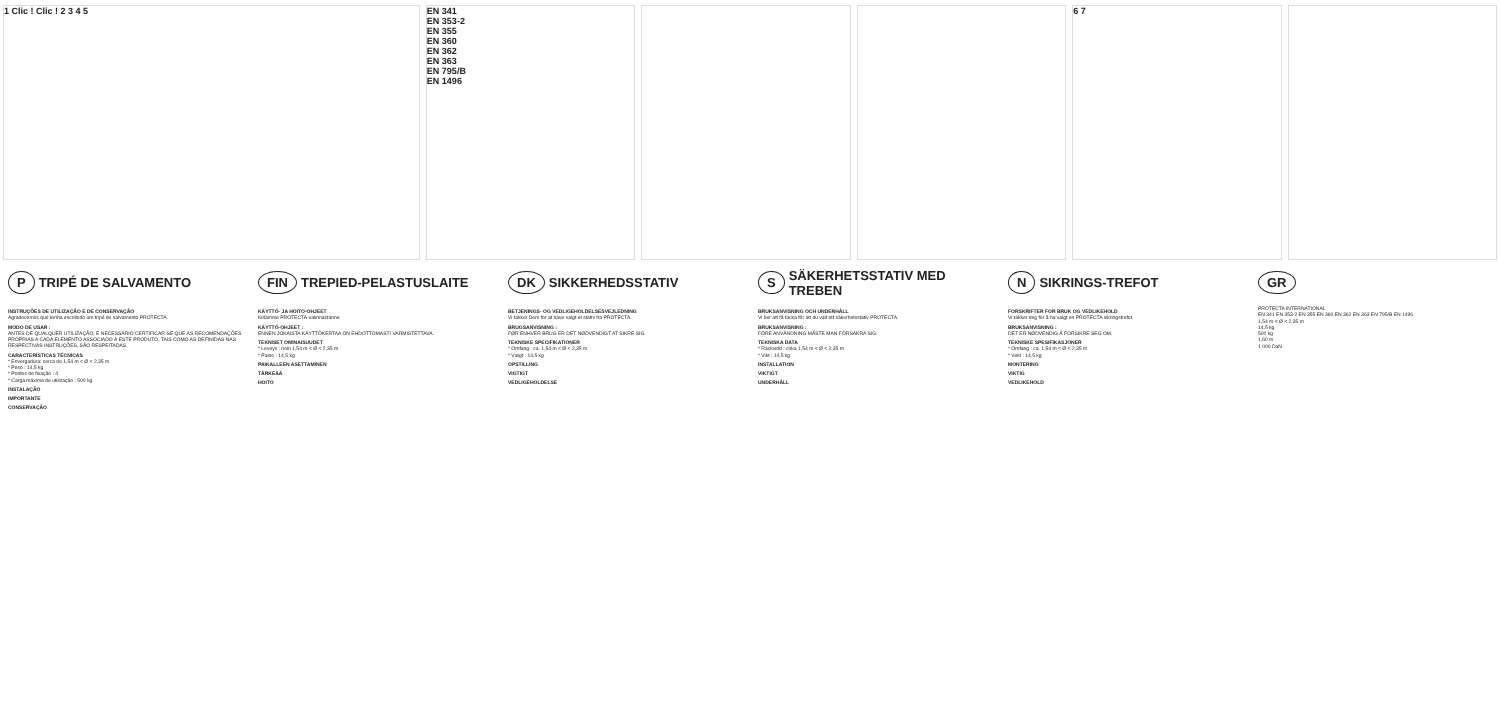1 Clic ! Clic ! 2 3 4 5 EN 341
EN 353-2
EN 355
EN 360
EN 362
EN 363
EN 795/B
EN 1496
6 7
P TRIPÉ DE SALVAMENTO
FIN TREPIED-PELASTUSLAITE
DK SIKKERHEDSSTATIV
S SÄKERHETSSTATIV MED TREBEN
N SIKRINGS-TREFOT
GR
INSTRUÇÕES DE UTILIZAÇÃO E DE CONSERVAÇÃO
Agradecemos que tenha escolhido um tripé de salvamento PROTECTA.
MODO DE USAR :
ANTES DE QUALQUER UTILIZAÇÃO, É NECESSÁRIO CERTIFICAR-SE QUE AS RECOMENDAÇÕES PRÓPRIAS A CADA ELEMENTO ASSOCIADO À ESTE PRODUTO, TAIS COMO AS DEFINIDAS NAS RESPECTIVAS INSTRUÇÕES, SÃO RESPEITADAS.
CARACTERÍSTICAS TÉCNICAS
* Envergadura: cerca de 1,54 m < Ø < 2,35 m
* Peso : 14,5 kg
* Pontos de fixação : 4
* Carga máxima de utilização : 500 kg
INSTALAÇÃO
IMPORTANTE
CONSERVAÇÃO
KÄYTTÖ- JA HOITO-OHJEET
Kiitämme PROTECTA-valinnastanne.
KÄYTTÖ-OHJEET :
ENNEN JOKAISTA KÄYTTÖKERTAA ON EHDOTTOMASTI VARMISTETTAVA.
TEKNISET OMINAISUUDET
* Leveys : noin 1,54 m < Ø < 2,35 m
* Paino : 14,5 kg
PAIKALLEEN ASETTAMINEN
TÄRKEÄÄ
HOITO
BETJENINGS- OG VEDLIGEHOLDELSESVEJLEDNING
Vi takker Dem for at have valgt et stativ fra PROTECTA.
BRUGSANVISNING :
FØR ENHVER BRUG ER DET NØDVENDIGT AT SIKRE SIG.
TEKNISKE SPECIFIKATIONER
* Omfang : ca. 1,54 m < Ø < 2,35 m
* Vægt : 14,5 kg
OPSTILLING
VIGTIGT
VEDLIGEHOLDELSE
BRUKSANVISNING OCH UNDERHÅLL
Vi ber att få tacka för att du valt ett säkerhetsstativ PROTECTA.
BRUKSANVISNING :
FÖRE ANVÄNDNING MÅSTE MAN FÖRSÄKRA SIG.
TEKNISKA DATA
* Räckvidd : cirka 1,54 m < Ø < 2,35 m
* Vikt : 14,5 kg
INSTALLATION
VIKTIGT
UNDERHÅLL
FORSKRIFTER FOR BRUK OG VEDLIKEHOLD
Vi takker deg for å ha valgt en PROTECTA sikringstrefot.
BRUKSANVISNING :
DET ER NØDVENDIG Å FORSIKRE SEG OM.
TEKNISKE SPESIFIKASJONER
* Omfang : ca. 1,54 m < Ø < 2,35 m
* Vekt : 14,5 kg
MONTERING
VIKTIG
VEDLIKEHOLD
PROTECTA INTERNATIONAL
EN 341 EN 353-2 EN 355 EN 360 EN 362 EN 363 EN 795/B EN 1496
1,54 m < Ø < 2,35 m
14,5 kg
500 kg
1,60 m
1 000 DaN